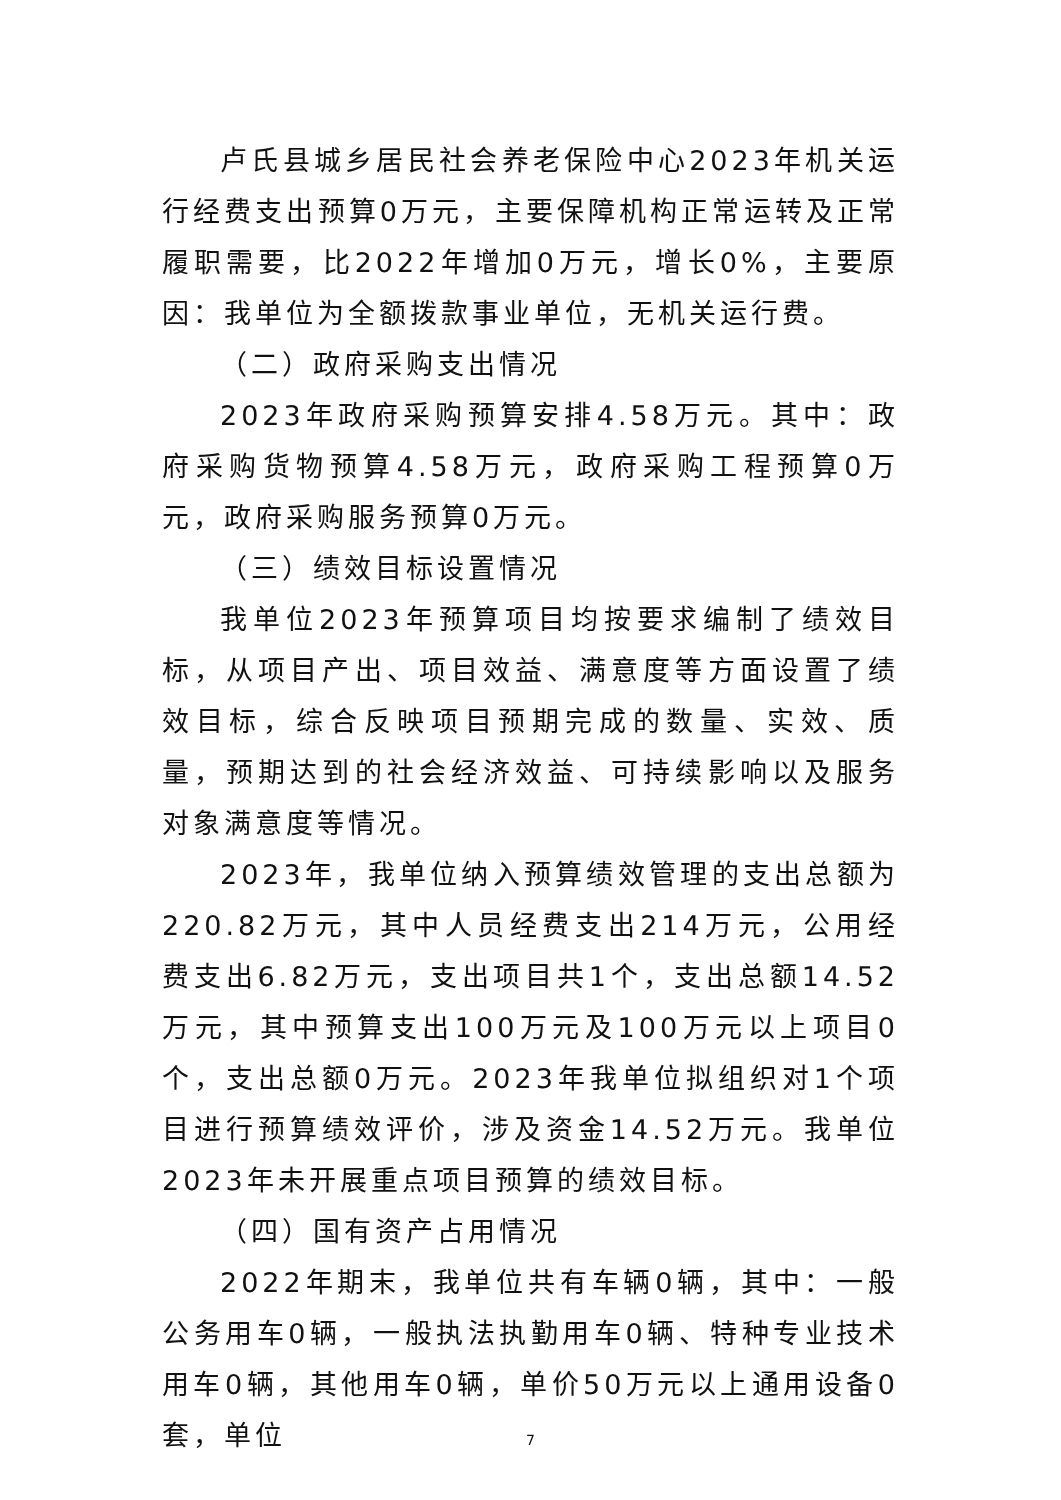卢氏县城乡居民社会养老保险中心2023年机关运行经费支出预算0万元，主要保障机构正常运转及正常履职需要，比2022年增加0万元，增长0%，主要原因：我单位为全额拨款事业单位，无机关运行费。
（二）政府采购支出情况
2023年政府采购预算安排4.58万元。其中：政府采购货物预算4.58万元，政府采购工程预算0万元，政府采购服务预算0万元。
（三）绩效目标设置情况
我单位2023年预算项目均按要求编制了绩效目标，从项目产出、项目效益、满意度等方面设置了绩效目标，综合反映项目预期完成的数量、实效、质量，预期达到的社会经济效益、可持续影响以及服务对象满意度等情况。
2023年，我单位纳入预算绩效管理的支出总额为220.82万元，其中人员经费支出214万元，公用经费支出6.82万元，支出项目共1个，支出总额14.52万元，其中预算支出100万元及100万元以上项目0个，支出总额0万元。2023年我单位拟组织对1个项目进行预算绩效评价，涉及资金14.52万元。我单位2023年未开展重点项目预算的绩效目标。
（四）国有资产占用情况
2022年期末，我单位共有车辆0辆，其中：一般公务用车0辆，一般执法执勤用车0辆、特种专业技术用车0辆，其他用车0辆，单价50万元以上通用设备0套，单位
7